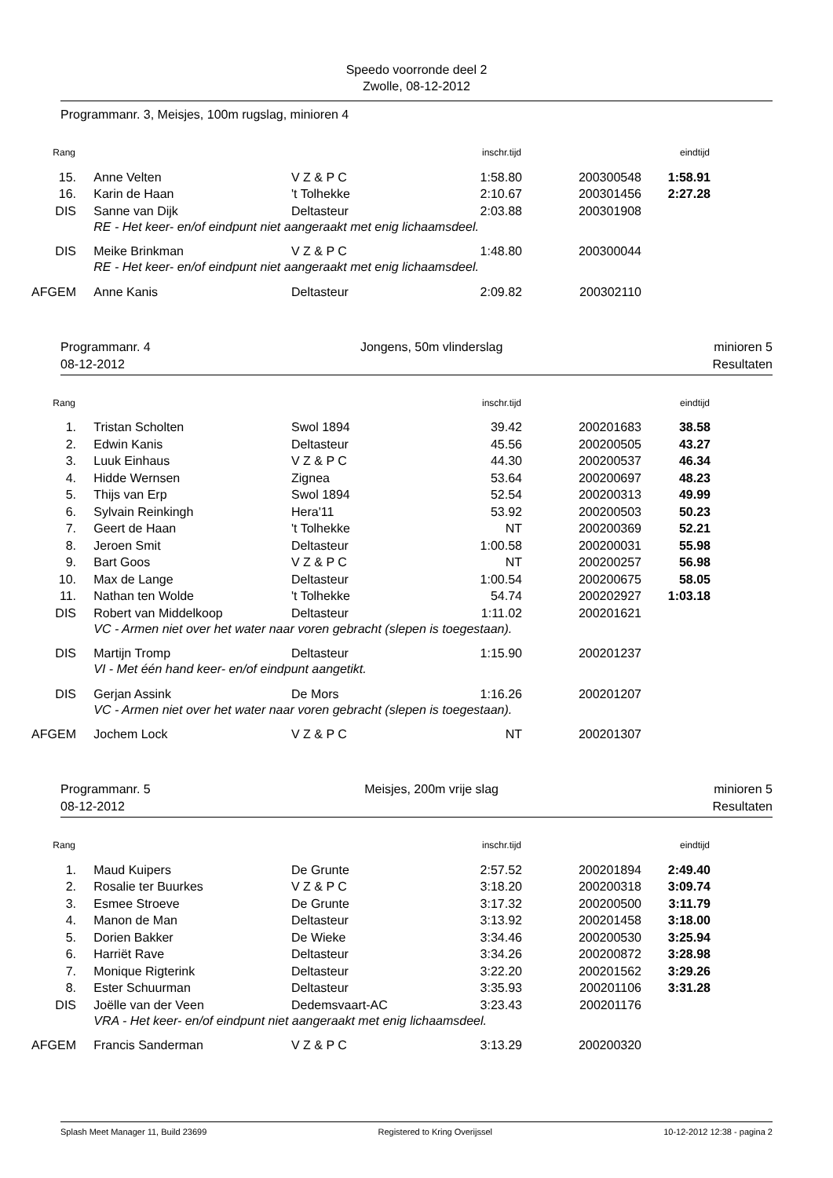Speedo voorronde deel 2
Zwolle, 08-12-2012
Programmanr. 3, Meisjes, 100m rugslag, minioren 4
| Rang | | | inschr.tijd | | eindtijd |
| --- | --- | --- | --- | --- | --- |
| 15. | Anne Velten | V Z & P C | 1:58.80 | 200300548 | 1:58.91 |
| 16. | Karin de Haan | 't Tolhekke | 2:10.67 | 200301456 | 2:27.28 |
| DIS | Sanne van Dijk | Deltasteur | 2:03.88 | 200301908 | |
| | RE - Het keer- en/of eindpunt niet aangeraakt met enig lichaamsdeel. | | | | |
| DIS | Meike Brinkman | V Z & P C | 1:48.80 | 200300044 | |
| | RE - Het keer- en/of eindpunt niet aangeraakt met enig lichaamsdeel. | | | | |
| AFGEM | Anne Kanis | Deltasteur | 2:09.82 | 200302110 | |
Programmanr. 4
08-12-2012 Jongens, 50m vlinderslag minioren 5
Resultaten
| Rang | | | inschr.tijd | | eindtijd |
| --- | --- | --- | --- | --- | --- |
| 1. | Tristan Scholten | Swol 1894 | 39.42 | 200201683 | 38.58 |
| 2. | Edwin Kanis | Deltasteur | 45.56 | 200200505 | 43.27 |
| 3. | Luuk Einhaus | V Z & P C | 44.30 | 200200537 | 46.34 |
| 4. | Hidde Wernsen | Zignea | 53.64 | 200200697 | 48.23 |
| 5. | Thijs van Erp | Swol 1894 | 52.54 | 200200313 | 49.99 |
| 6. | Sylvain Reinkingh | Hera'11 | 53.92 | 200200503 | 50.23 |
| 7. | Geert de Haan | 't Tolhekke | NT | 200200369 | 52.21 |
| 8. | Jeroen Smit | Deltasteur | 1:00.58 | 200200031 | 55.98 |
| 9. | Bart Goos | V Z & P C | NT | 200200257 | 56.98 |
| 10. | Max de Lange | Deltasteur | 1:00.54 | 200200675 | 58.05 |
| 11. | Nathan ten Wolde | 't Tolhekke | 54.74 | 200202927 | 1:03.18 |
| DIS | Robert van Middelkoop | Deltasteur | 1:11.02 | 200201621 | |
| | VC - Armen niet over het water naar voren gebracht (slepen is toegestaan). | | | | |
| DIS | Martijn Tromp | Deltasteur | 1:15.90 | 200201237 | |
| | VI - Met één hand keer- en/of eindpunt aangetikt. | | | | |
| DIS | Gerjan Assink | De Mors | 1:16.26 | 200201207 | |
| | VC - Armen niet over het water naar voren gebracht (slepen is toegestaan). | | | | |
| AFGEM | Jochem Lock | V Z & P C | NT | 200201307 | |
Programmanr. 5
08-12-2012 Meisjes, 200m vrije slag minioren 5
Resultaten
| Rang | | | inschr.tijd | | eindtijd |
| --- | --- | --- | --- | --- | --- |
| 1. | Maud Kuipers | De Grunte | 2:57.52 | 200201894 | 2:49.40 |
| 2. | Rosalie ter Buurkes | V Z & P C | 3:18.20 | 200200318 | 3:09.74 |
| 3. | Esmee Stroeve | De Grunte | 3:17.32 | 200200500 | 3:11.79 |
| 4. | Manon de Man | Deltasteur | 3:13.92 | 200201458 | 3:18.00 |
| 5. | Dorien Bakker | De Wieke | 3:34.46 | 200200530 | 3:25.94 |
| 6. | Harriët Rave | Deltasteur | 3:34.26 | 200200872 | 3:28.98 |
| 7. | Monique Rigterink | Deltasteur | 3:22.20 | 200201562 | 3:29.26 |
| 8. | Ester Schuurman | Deltasteur | 3:35.93 | 200201106 | 3:31.28 |
| DIS | Joëlle van der Veen | Dedemsvaart-AC | 3:23.43 | 200201176 | |
| | VRA - Het keer- en/of eindpunt niet aangeraakt met enig lichaamsdeel. | | | | |
| AFGEM | Francis Sanderman | V Z & P C | 3:13.29 | 200200320 | |
Splash Meet Manager 11, Build 23699 Registered to Kring Overijssel 10-12-2012 12:38 - pagina 2